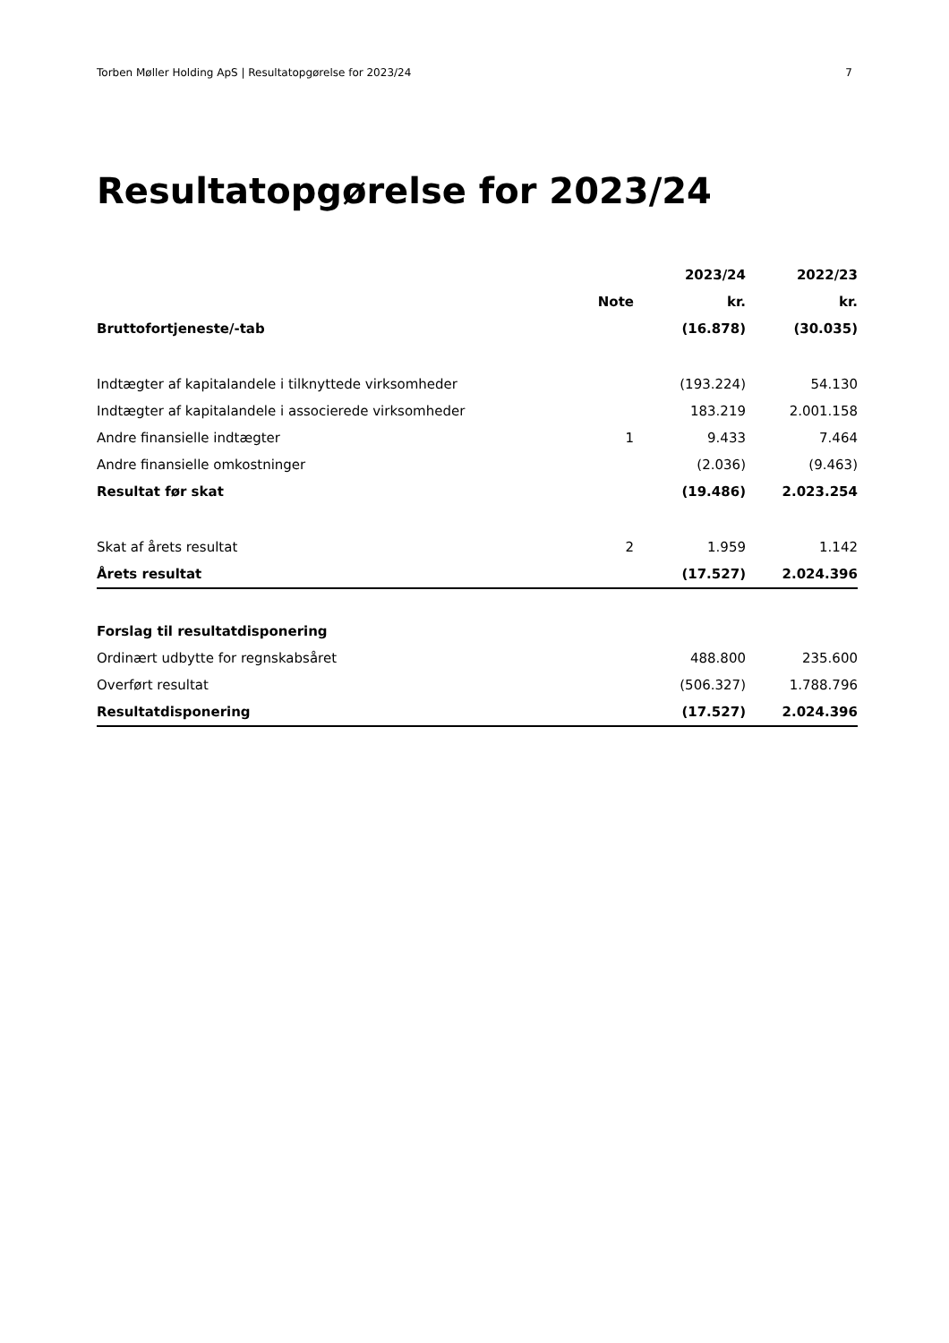Torben Møller Holding ApS | Resultatopgørelse for 2023/24 7
Resultatopgørelse for 2023/24
| | | 2023/24 | 2022/23 |
| --- | --- | --- | --- |
| | Note | kr. | kr. |
| Bruttofortjeneste/-tab | | (16.878) | (30.035) |
| Indtægter af kapitalandele i tilknyttede virksomheder | | (193.224) | 54.130 |
| Indtægter af kapitalandele i associerede virksomheder | | 183.219 | 2.001.158 |
| Andre finansielle indtægter | 1 | 9.433 | 7.464 |
| Andre finansielle omkostninger | | (2.036) | (9.463) |
| Resultat før skat | | (19.486) | 2.023.254 |
| Skat af årets resultat | 2 | 1.959 | 1.142 |
| Årets resultat | | (17.527) | 2.024.396 |
| Forslag til resultatdisponering | | | |
| Ordinært udbytte for regnskabsåret | | 488.800 | 235.600 |
| Overført resultat | | (506.327) | 1.788.796 |
| Resultatdisponering | | (17.527) | 2.024.396 |